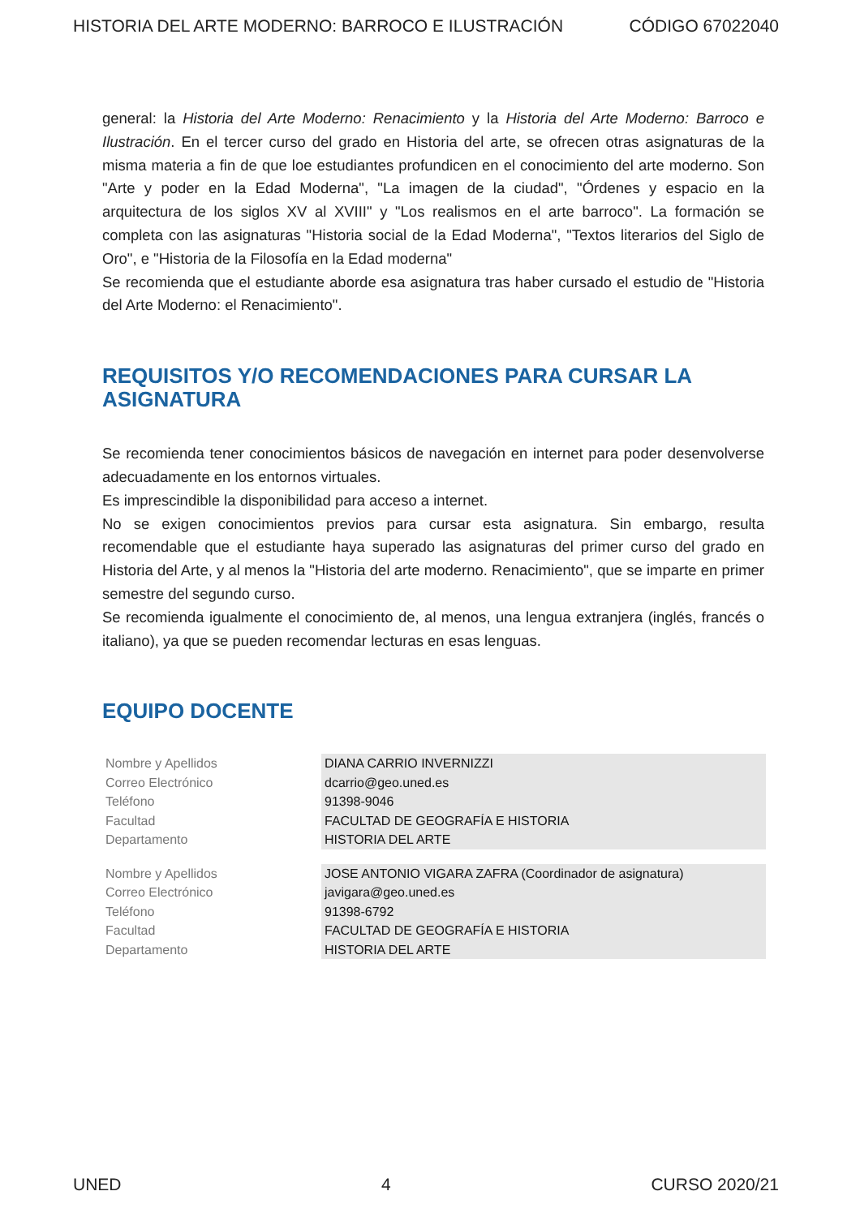HISTORIA DEL ARTE MODERNO: BARROCO E ILUSTRACIÓN CÓDIGO 67022040
general: la Historia del Arte Moderno: Renacimiento y la Historia del Arte Moderno: Barroco e Ilustración. En el tercer curso del grado en Historia del arte, se ofrecen otras asignaturas de la misma materia a fin de que loe estudiantes profundicen en el conocimiento del arte moderno. Son "Arte y poder en la Edad Moderna", "La imagen de la ciudad", "Órdenes y espacio en la arquitectura de los siglos XV al XVIII" y "Los realismos en el arte barroco". La formación se completa con las asignaturas "Historia social de la Edad Moderna", "Textos literarios del Siglo de Oro", e "Historia de la Filosofía en la Edad moderna"
Se recomienda que el estudiante aborde esa asignatura tras haber cursado el estudio de "Historia del Arte Moderno: el Renacimiento".
REQUISITOS Y/O RECOMENDACIONES PARA CURSAR LA ASIGNATURA
Se recomienda tener conocimientos básicos de navegación en internet para poder desenvolverse adecuadamente en los entornos virtuales.
Es imprescindible la disponibilidad para acceso a internet.
No se exigen conocimientos previos para cursar esta asignatura. Sin embargo, resulta recomendable que el estudiante haya superado las asignaturas del primer curso del grado en Historia del Arte, y al menos la "Historia del arte moderno. Renacimiento", que se imparte en primer semestre del segundo curso.
Se recomienda igualmente el conocimiento de, al menos, una lengua extranjera (inglés, francés o italiano), ya que se pueden recomendar lecturas en esas lenguas.
EQUIPO DOCENTE
| Nombre y Apellidos | DIANA CARRIO INVERNIZZI |
| Correo Electrónico | dcarrio@geo.uned.es |
| Teléfono | 91398-9046 |
| Facultad | FACULTAD DE GEOGRAFÍA E HISTORIA |
| Departamento | HISTORIA DEL ARTE |
| Nombre y Apellidos | JOSE ANTONIO VIGARA ZAFRA (Coordinador de asignatura) |
| Correo Electrónico | javigara@geo.uned.es |
| Teléfono | 91398-6792 |
| Facultad | FACULTAD DE GEOGRAFÍA E HISTORIA |
| Departamento | HISTORIA DEL ARTE |
UNED 4 CURSO 2020/21